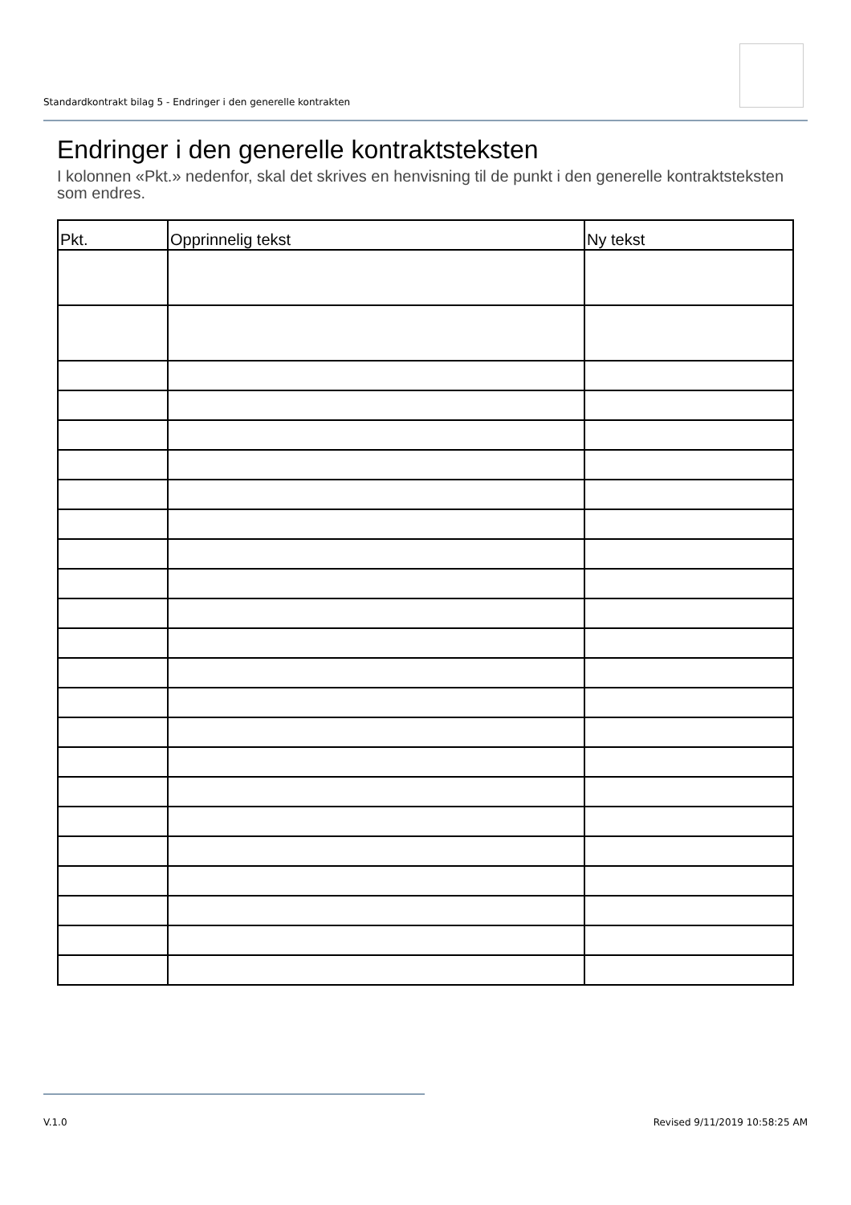Standardkontrakt bilag 5 - Endringer i den generelle kontrakten
Endringer i den generelle kontraktsteksten
I kolonnen «Pkt.» nedenfor, skal det skrives en henvisning til de punkt i den generelle kontraktsteksten som endres.
| Pkt. | Opprinnelig tekst | Ny tekst |
| --- | --- | --- |
V.1.0 Revised 9/11/2019 10:58:25 AM